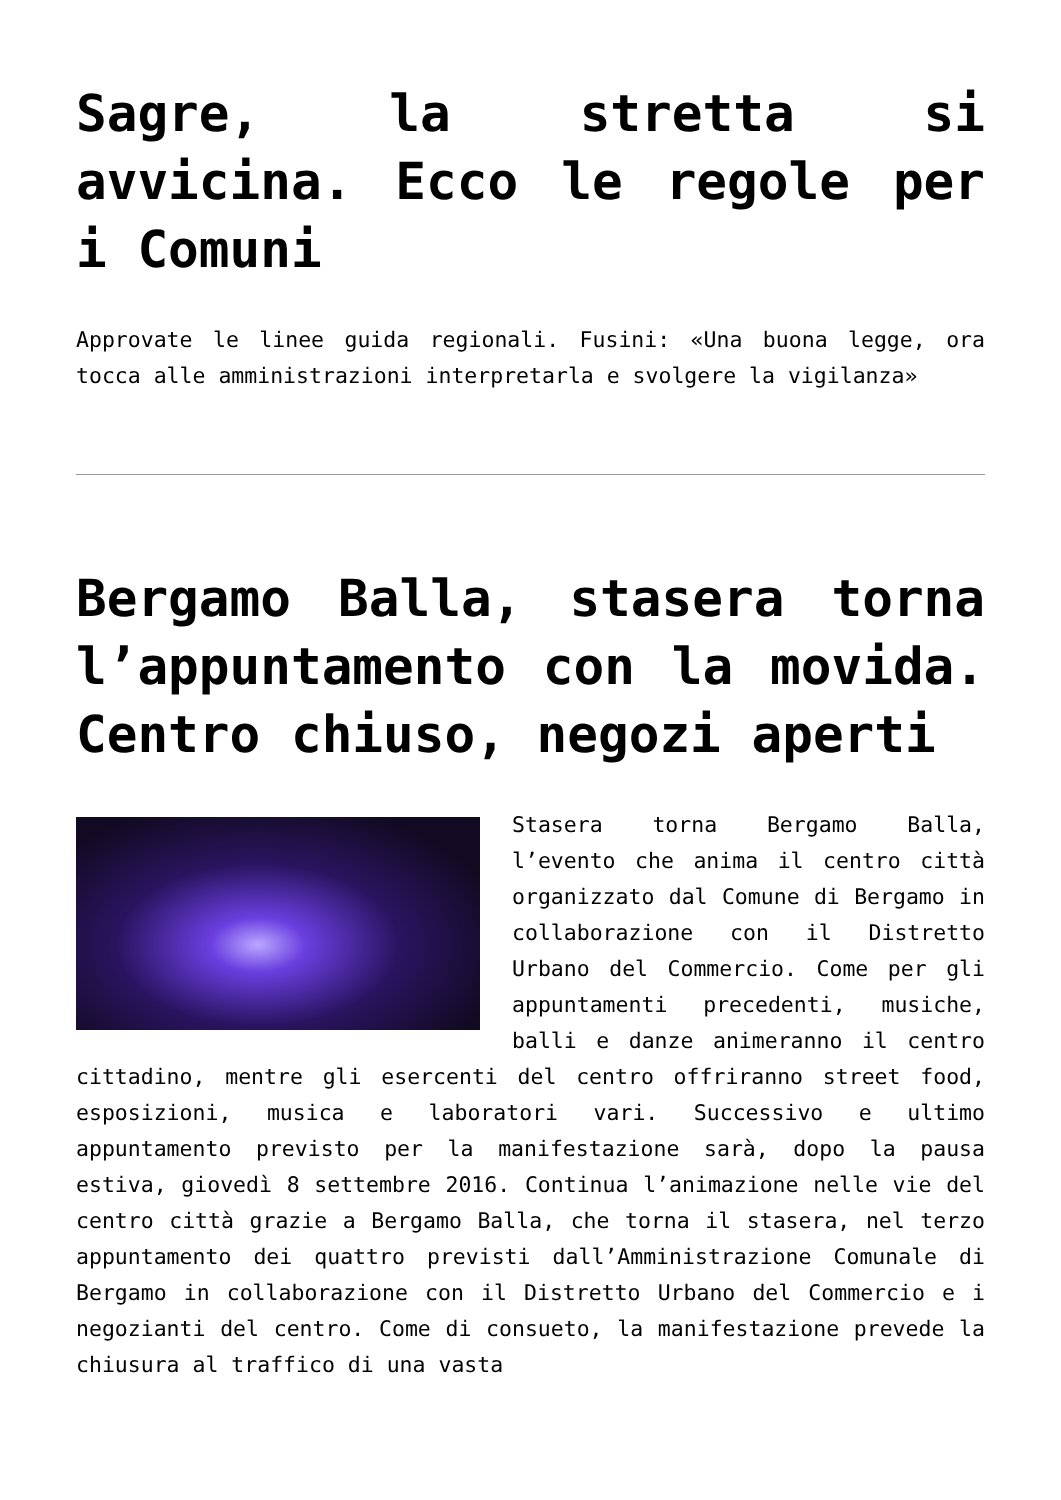Sagre, la stretta si avvicina. Ecco le regole per i Comuni
Approvate le linee guida regionali. Fusini: «Una buona legge, ora tocca alle amministrazioni interpretarla e svolgere la vigilanza»
Bergamo Balla, stasera torna l’appuntamento con la movida. Centro chiuso, negozi aperti
Stasera torna Bergamo Balla, l’evento che anima il centro città organizzato dal Comune di Bergamo in collaborazione con il Distretto Urbano del Commercio. Come per gli appuntamenti precedenti, musiche, balli e danze animeranno il centro cittadino, mentre gli esercenti del centro offriranno street food, esposizioni, musica e laboratori vari. Successivo e ultimo appuntamento previsto per la manifestazione sarà, dopo la pausa estiva, giovedì 8 settembre 2016. Continua l’animazione nelle vie del centro città grazie a Bergamo Balla, che torna il stasera, nel terzo appuntamento dei quattro previsti dall’Amministrazione Comunale di Bergamo in collaborazione con il Distretto Urbano del Commercio e i negozianti del centro. Come di consueto, la manifestazione prevede la chiusura al traffico di una vasta